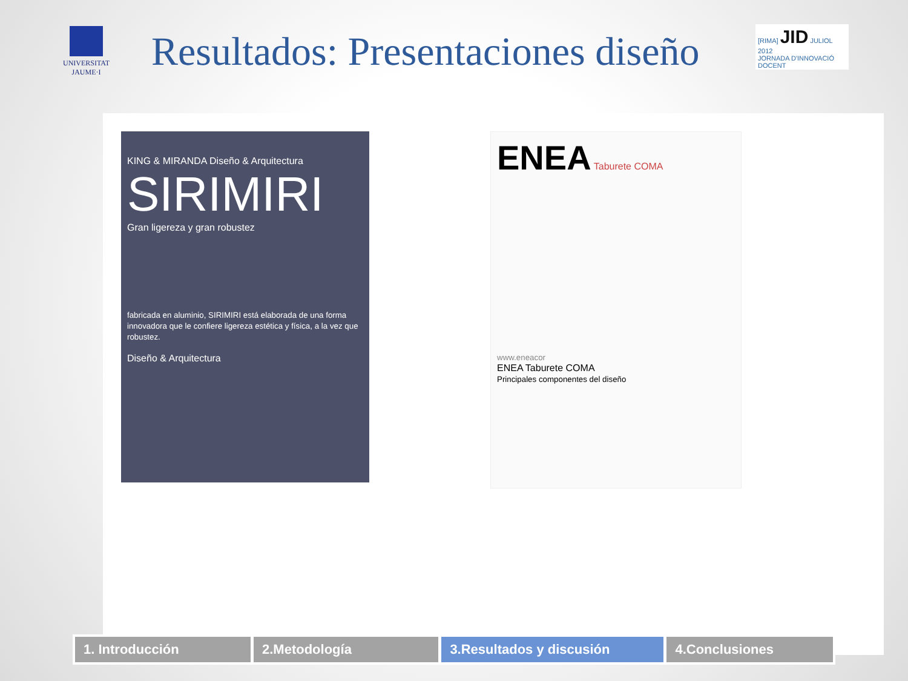UNIVERSITAT
JAUME·I
Resultados: Presentaciones diseño
[RIMA] JID JULIOL 2012
JORNADA D'INNOVACIÓ DOCENT
KING & MIRANDA Diseño & Arquitectura
SIRIMIRI
Gran ligereza y gran robustez
fabricada en aluminio, SIRIMIRI está elaborada de una forma innovadora que le confiere ligereza estética y física, a la vez que robustez.
Diseño & Arquitectura
ENEA Taburete COMA
www.eneacor
ENEA Taburete COMA
Principales componentes del diseño
1. Introducción 2.Metodología 3.Resultados y discusión 4.Conclusiones